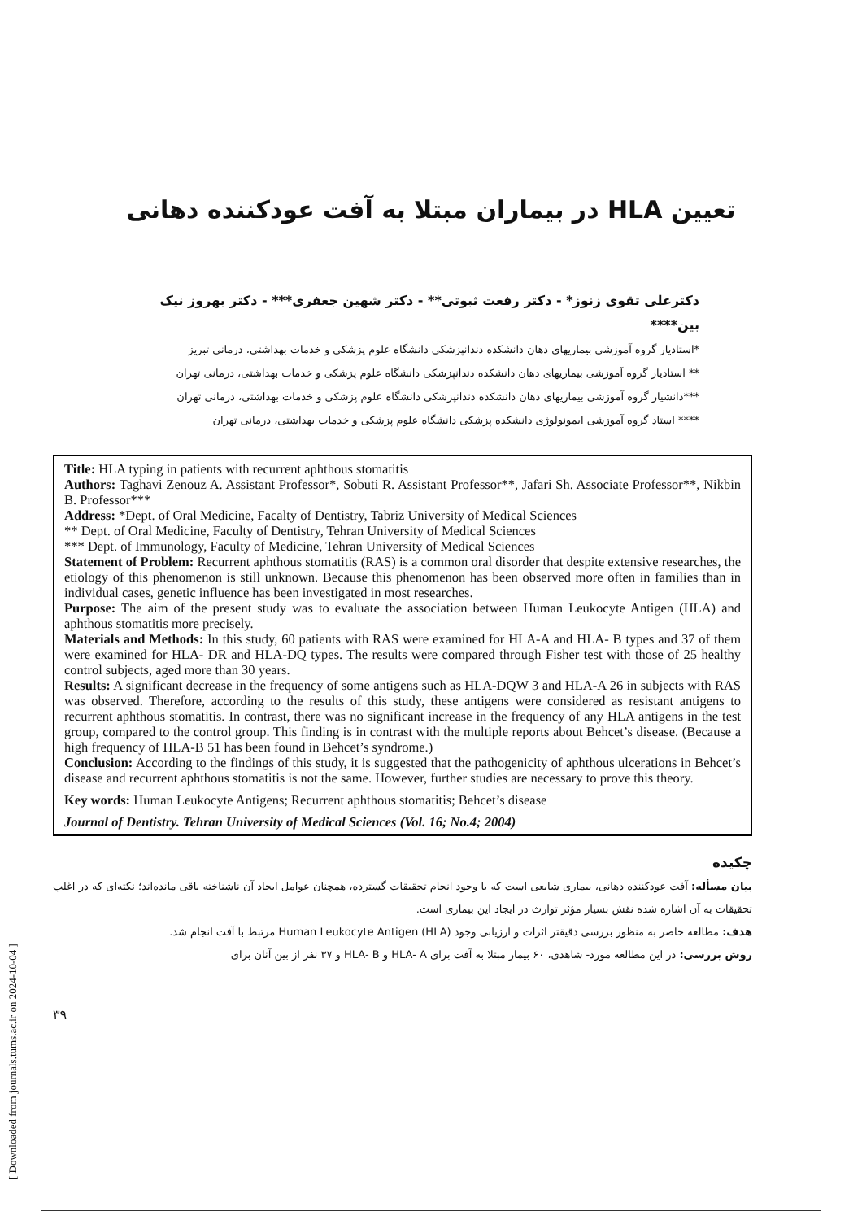[ Downloaded from journals.tums.ac.ir on 2024-10-04 ]
تعیین HLA در بیماران مبتلا به آفت عودکننده دهانی
دکترعلی تقوی زنوز* - دکتر رفعت ثبوتی** - دکتر شهین جعفری*** - دکتر بهروز نیک بین****
*استادیار گروه آموزشی بیماریهای دهان دانشکده دندانپزشکی دانشگاه علوم پزشکی و خدمات بهداشتی، درمانی تبریز
** استادیار گروه آموزشی بیماریهای دهان دانشکده دندانپزشکی دانشگاه علوم پزشکی و خدمات بهداشتی، درمانی تهران
***دانشیار گروه آموزشی بیماریهای دهان دانشکده دندانپزشکی دانشگاه علوم پزشکی و خدمات بهداشتی، درمانی تهران
**** استاد گروه آموزشی ایمونولوژی دانشکده پزشکی دانشگاه علوم پزشکی و خدمات بهداشتی، درمانی تهران
Title: HLA typing in patients with recurrent aphthous stomatitis
Authors: Taghavi Zenouz A. Assistant Professor*, Sobuti R. Assistant Professor**, Jafari Sh. Associate Professor**, Nikbin B. Professor***
Address: *Dept. of Oral Medicine, Facalty of Dentistry, Tabriz University of Medical Sciences
** Dept. of Oral Medicine, Faculty of Dentistry, Tehran University of Medical Sciences
*** Dept. of Immunology, Faculty of Medicine, Tehran University of Medical Sciences
Statement of Problem: Recurrent aphthous stomatitis (RAS) is a common oral disorder that despite extensive researches, the etiology of this phenomenon is still unknown. Because this phenomenon has been observed more often in families than in individual cases, genetic influence has been investigated in most researches.
Purpose: The aim of the present study was to evaluate the association between Human Leukocyte Antigen (HLA) and aphthous stomatitis more precisely.
Materials and Methods: In this study, 60 patients with RAS were examined for HLA-A and HLA- B types and 37 of them were examined for HLA- DR and HLA-DQ types. The results were compared through Fisher test with those of 25 healthy control subjects, aged more than 30 years.
Results: A significant decrease in the frequency of some antigens such as HLA-DQW 3 and HLA-A 26 in subjects with RAS was observed. Therefore, according to the results of this study, these antigens were considered as resistant antigens to recurrent aphthous stomatitis. In contrast, there was no significant increase in the frequency of any HLA antigens in the test group, compared to the control group. This finding is in contrast with the multiple reports about Behcet’s disease. (Because a high frequency of HLA-B 51 has been found in Behcet’s syndrome.)
Conclusion: According to the findings of this study, it is suggested that the pathogenicity of aphthous ulcerations in Behcet’s disease and recurrent aphthous stomatitis is not the same. However, further studies are necessary to prove this theory.
Key words: Human Leukocyte Antigens; Recurrent aphthous stomatitis; Behcet’s disease
Journal of Dentistry. Tehran University of Medical Sciences (Vol. 16; No.4; 2004)
چکیده
بیان مسأله: آفت عودکننده دهانی، بیماری شایعی است که با وجود انجام تحقیقات گسترده، همچنان عوامل ایجاد آن ناشناخته باقی مانده‌اند؛ نکته‌ای که در اغلب تحقیقات به آن اشاره شده نقش بسیار مؤثر توارث در ایجاد این بیماری است.
هدف: مطالعه حاضر به منظور بررسی دقیقتر اثرات و ارزیابی وجود Human Leukocyte Antigen (HLA) مرتبط با آفت انجام شد.
روش بررسی: در این مطالعه مورد- شاهدی، ۶۰ بیمار مبتلا به آفت برای HLA- A و HLA- B و ۳۷ نفر از بین آنان برای
۳۹